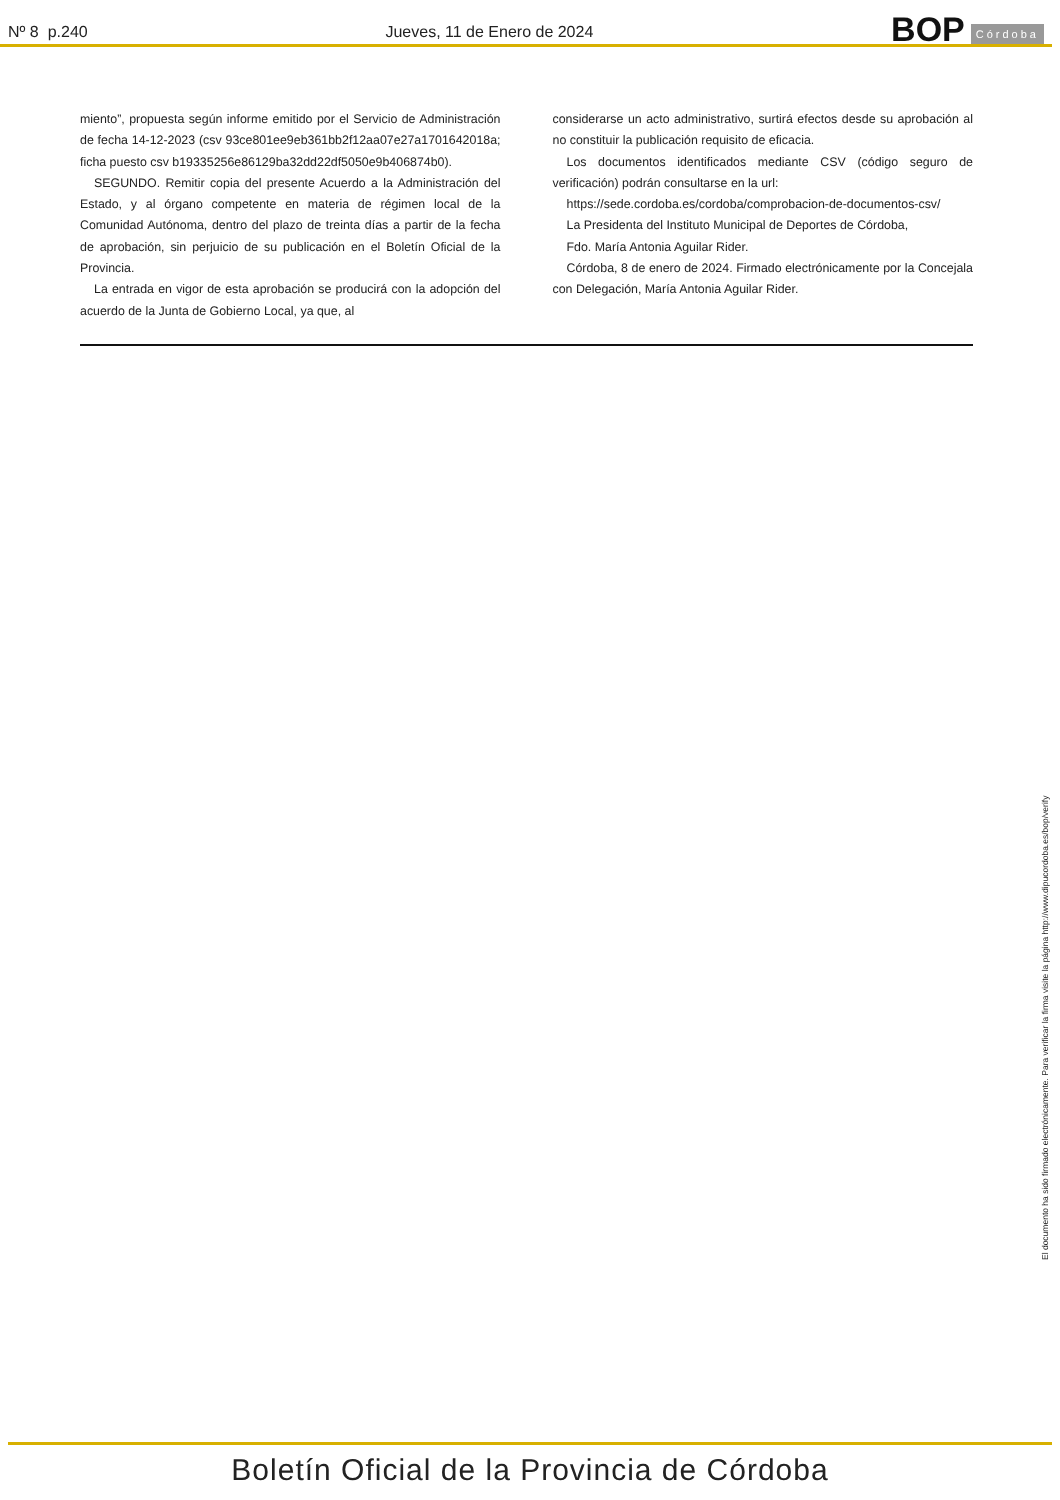Nº 8 p.240
Jueves, 11 de Enero de 2024
BOP Córdoba
miento”, propuesta según informe emitido por el Servicio de Administración de fecha 14-12-2023 (csv 93ce801ee9eb361bb2f12aa07e27a1701642018a; ficha puesto csv b19335256e86129ba32dd22df5050e9b406874b0).
SEGUNDO. Remitir copia del presente Acuerdo a la Administración del Estado, y al órgano competente en materia de régimen local de la Comunidad Autónoma, dentro del plazo de treinta días a partir de la fecha de aprobación, sin perjuicio de su publicación en el Boletín Oficial de la Provincia.
La entrada en vigor de esta aprobación se producirá con la adopción del acuerdo de la Junta de Gobierno Local, ya que, al
considerarse un acto administrativo, surtirá efectos desde su aprobación al no constituir la publicación requisito de eficacia.
Los documentos identificados mediante CSV (código seguro de verificación) podrán consultarse en la url:
https://sede.cordoba.es/cordoba/comprobacion-de-documentos-csv/
La Presidenta del Instituto Municipal de Deportes de Córdoba,
Fdo. María Antonia Aguilar Rider.
Córdoba, 8 de enero de 2024. Firmado electrónicamente por la Concejala con Delegación, María Antonia Aguilar Rider.
El documento ha sido firmado electrónicamente. Para verificar la firma visite la página http://www.dipucordoba.es/bop/verify
Boletín Oficial de la Provincia de Córdoba